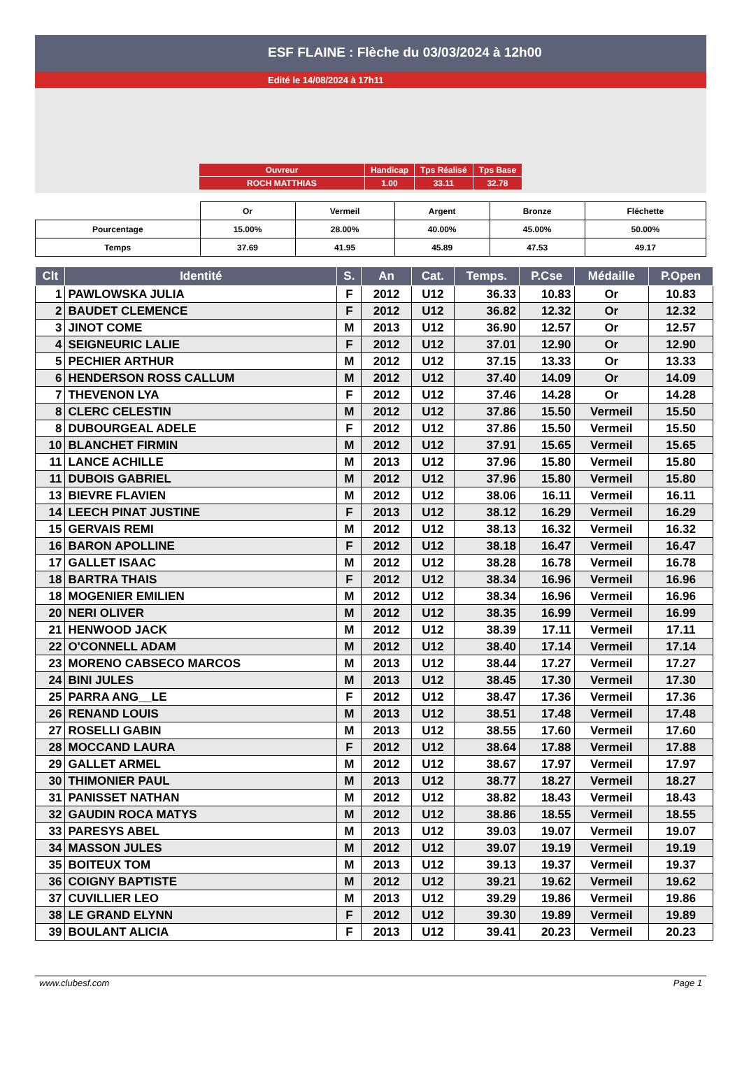ESF FLAINE : Flèche du 03/03/2024 à 12h00
Edité le 14/08/2024 à 17h11
| Ouvreur | Handicap | Tps Réalisé | Tps Base |
| ROCH MATTHIAS | 1.00 | 33.11 | 32.78 |
| | Or | Vermeil | Argent | Bronze | Fléchette |
| Pourcentage | 15.00% | 28.00% | 40.00% | 45.00% | 50.00% |
| Temps | 37.69 | 41.95 | 45.89 | 47.53 | 49.17 |
| Clt | Identité | S. | An | Cat. | Temps. | P.Cse | Médaille | P.Open |
| --- | --- | --- | --- | --- | --- | --- | --- | --- |
| 1 | PAWLOWSKA JULIA | F | 2012 | U12 | 36.33 | 10.83 | Or | 10.83 |
| 2 | BAUDET CLEMENCE | F | 2012 | U12 | 36.82 | 12.32 | Or | 12.32 |
| 3 | JINOT COME | M | 2013 | U12 | 36.90 | 12.57 | Or | 12.57 |
| 4 | SEIGNEURIC LALIE | F | 2012 | U12 | 37.01 | 12.90 | Or | 12.90 |
| 5 | PECHIER ARTHUR | M | 2012 | U12 | 37.15 | 13.33 | Or | 13.33 |
| 6 | HENDERSON ROSS CALLUM | M | 2012 | U12 | 37.40 | 14.09 | Or | 14.09 |
| 7 | THEVENON LYA | F | 2012 | U12 | 37.46 | 14.28 | Or | 14.28 |
| 8 | CLERC CELESTIN | M | 2012 | U12 | 37.86 | 15.50 | Vermeil | 15.50 |
| 8 | DUBOURGEAL ADELE | F | 2012 | U12 | 37.86 | 15.50 | Vermeil | 15.50 |
| 10 | BLANCHET FIRMIN | M | 2012 | U12 | 37.91 | 15.65 | Vermeil | 15.65 |
| 11 | LANCE ACHILLE | M | 2013 | U12 | 37.96 | 15.80 | Vermeil | 15.80 |
| 11 | DUBOIS GABRIEL | M | 2012 | U12 | 37.96 | 15.80 | Vermeil | 15.80 |
| 13 | BIEVRE FLAVIEN | M | 2012 | U12 | 38.06 | 16.11 | Vermeil | 16.11 |
| 14 | LEECH PINAT JUSTINE | F | 2013 | U12 | 38.12 | 16.29 | Vermeil | 16.29 |
| 15 | GERVAIS REMI | M | 2012 | U12 | 38.13 | 16.32 | Vermeil | 16.32 |
| 16 | BARON APOLLINE | F | 2012 | U12 | 38.18 | 16.47 | Vermeil | 16.47 |
| 17 | GALLET ISAAC | M | 2012 | U12 | 38.28 | 16.78 | Vermeil | 16.78 |
| 18 | BARTRA THAIS | F | 2012 | U12 | 38.34 | 16.96 | Vermeil | 16.96 |
| 18 | MOGENIER EMILIEN | M | 2012 | U12 | 38.34 | 16.96 | Vermeil | 16.96 |
| 20 | NERI OLIVER | M | 2012 | U12 | 38.35 | 16.99 | Vermeil | 16.99 |
| 21 | HENWOOD JACK | M | 2012 | U12 | 38.39 | 17.11 | Vermeil | 17.11 |
| 22 | O'CONNELL ADAM | M | 2012 | U12 | 38.40 | 17.14 | Vermeil | 17.14 |
| 23 | MORENO CABSECO MARCOS | M | 2013 | U12 | 38.44 | 17.27 | Vermeil | 17.27 |
| 24 | BINI JULES | M | 2013 | U12 | 38.45 | 17.30 | Vermeil | 17.30 |
| 25 | PARRA ANG__LE | F | 2012 | U12 | 38.47 | 17.36 | Vermeil | 17.36 |
| 26 | RENAND LOUIS | M | 2013 | U12 | 38.51 | 17.48 | Vermeil | 17.48 |
| 27 | ROSELLI GABIN | M | 2013 | U12 | 38.55 | 17.60 | Vermeil | 17.60 |
| 28 | MOCCAND LAURA | F | 2012 | U12 | 38.64 | 17.88 | Vermeil | 17.88 |
| 29 | GALLET ARMEL | M | 2012 | U12 | 38.67 | 17.97 | Vermeil | 17.97 |
| 30 | THIMONIER PAUL | M | 2013 | U12 | 38.77 | 18.27 | Vermeil | 18.27 |
| 31 | PANISSET NATHAN | M | 2012 | U12 | 38.82 | 18.43 | Vermeil | 18.43 |
| 32 | GAUDIN ROCA MATYS | M | 2012 | U12 | 38.86 | 18.55 | Vermeil | 18.55 |
| 33 | PARESYS ABEL | M | 2013 | U12 | 39.03 | 19.07 | Vermeil | 19.07 |
| 34 | MASSON JULES | M | 2012 | U12 | 39.07 | 19.19 | Vermeil | 19.19 |
| 35 | BOITEUX TOM | M | 2013 | U12 | 39.13 | 19.37 | Vermeil | 19.37 |
| 36 | COIGNY BAPTISTE | M | 2012 | U12 | 39.21 | 19.62 | Vermeil | 19.62 |
| 37 | CUVILLIER LEO | M | 2013 | U12 | 39.29 | 19.86 | Vermeil | 19.86 |
| 38 | LE GRAND ELYNN | F | 2012 | U12 | 39.30 | 19.89 | Vermeil | 19.89 |
| 39 | BOULANT ALICIA | F | 2013 | U12 | 39.41 | 20.23 | Vermeil | 20.23 |
www.clubesf.com Page 1